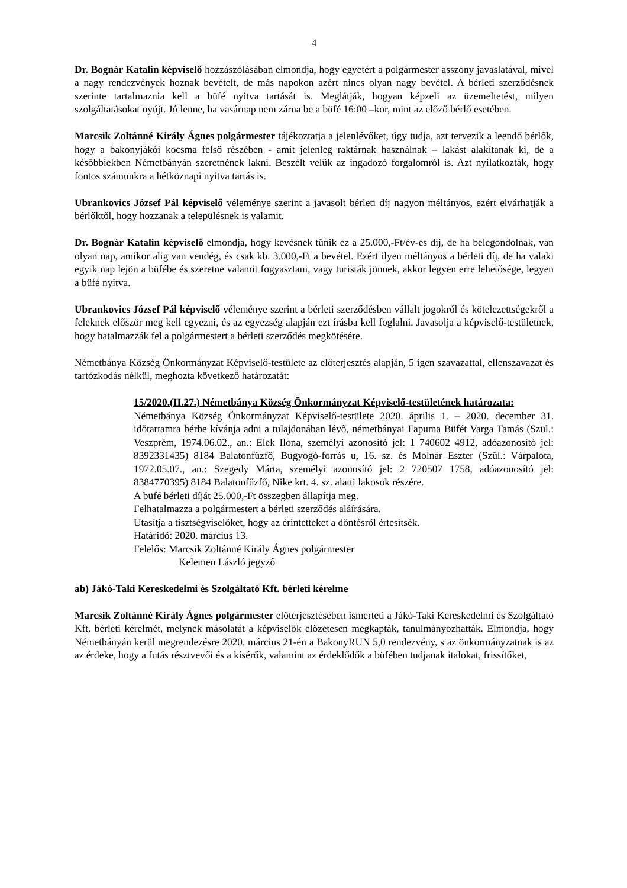4
Dr. Bognár Katalin képviselő hozzászólásában elmondja, hogy egyetért a polgármester asszony javaslatával, mivel a nagy rendezvények hoznak bevételt, de más napokon azért nincs olyan nagy bevétel. A bérleti szerződésnek szerinte tartalmaznia kell a büfé nyitva tartását is. Meglátják, hogyan képzeli az üzemeltetést, milyen szolgáltatásokat nyújt. Jó lenne, ha vasárnap nem zárna be a büfé 16:00 –kor, mint az előző bérlő esetében.
Marcsik Zoltánné Király Ágnes polgármester tájékoztatja a jelenlévőket, úgy tudja, azt tervezik a leendő bérlők, hogy a bakonyjákói kocsma felső részében - amit jelenleg raktárnak használnak – lakást alakítanak ki, de a későbbiekben Németbányán szeretnének lakni. Beszélt velük az ingadozó forgalomról is. Azt nyilatkozták, hogy fontos számunkra a hétköznapi nyitva tartás is.
Ubrankovics József Pál képviselő véleménye szerint a javasolt bérleti díj nagyon méltányos, ezért elvárhatják a bérlőktől, hogy hozzanak a településnek is valamit.
Dr. Bognár Katalin képviselő elmondja, hogy kevésnek tűnik ez a 25.000,-Ft/év-es díj, de ha belegondolnak, van olyan nap, amikor alig van vendég, és csak kb. 3.000,-Ft a bevétel. Ezért ilyen méltányos a bérleti díj, de ha valaki egyik nap lejön a büfébe és szeretne valamit fogyasztani, vagy turisták jönnek, akkor legyen erre lehetősége, legyen a büfé nyitva.
Ubrankovics József Pál képviselő véleménye szerint a bérleti szerződésben vállalt jogokról és kötelezettségekről a feleknek először meg kell egyezni, és az egyezség alapján ezt írásba kell foglalni. Javasolja a képviselő-testületnek, hogy hatalmazzák fel a polgármestert a bérleti szerződés megkötésére.
Németbánya Község Önkormányzat Képviselő-testülete az előterjesztés alapján, 5 igen szavazattal, ellenszavazat és tartózkodás nélkül, meghozta következő határozatát:
15/2020.(II.27.) Németbánya Község Önkormányzat Képviselő-testületének határozata:
Németbánya Község Önkormányzat Képviselő-testülete 2020. április 1. – 2020. december 31. időtartamra bérbe kívánja adni a tulajdonában lévő, németbányai Fapuma Büfét Varga Tamás (Szül.: Veszprém, 1974.06.02., an.: Elek Ilona, személyi azonosító jel: 1 740602 4912, adóazonosító jel: 8392331435) 8184 Balatonfűzfő, Bugyogó-forrás u, 16. sz. és Molnár Eszter (Szül.: Várpalota, 1972.05.07., an.: Szegedy Márta, személyi azonosító jel: 2 720507 1758, adóazonosító jel: 8384770395) 8184 Balatonfűzfő, Nike krt. 4. sz. alatti lakosok részére.
A büfé bérleti díját 25.000,-Ft összegben állapítja meg.
Felhatalmazza a polgármestert a bérleti szerződés aláírására.
Utasítja a tisztségviselőket, hogy az érintetteket a döntésről értesítsék.
Határidő: 2020. március 13.
Felelős: Marcsik Zoltánné Király Ágnes polgármester
Kelemen László jegyző
ab) Jákó-Taki Kereskedelmi és Szolgáltató Kft. bérleti kérelme
Marcsik Zoltánné Király Ágnes polgármester előterjesztésében ismerteti a Jákó-Taki Kereskedelmi és Szolgáltató Kft. bérleti kérelmét, melynek másolatát a képviselők előzetesen megkapták, tanulmányozhatták. Elmondja, hogy Németbányán kerül megrendezésre 2020. március 21-én a BakonyRUN 5,0 rendezvény, s az önkormányzatnak is az az érdeke, hogy a futás résztvevői és a kísérők, valamint az érdeklődők a büfében tudjanak italokat, frissítőket,